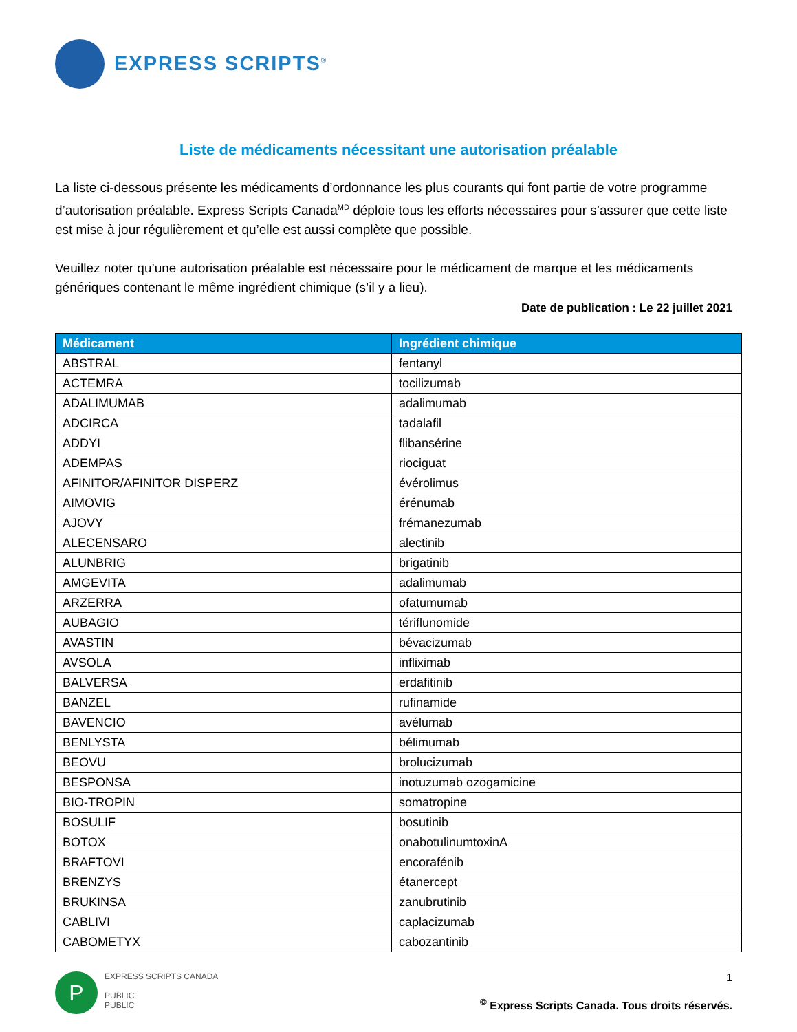EXPRESS SCRIPTS<sup>®</sup>
Liste de médicaments nécessitant une autorisation préalable
La liste ci-dessous présente les médicaments d’ordonnance les plus courants qui font partie de votre programme d’autorisation préalable. Express Scripts Canada<sup>MD</sup> déploie tous les efforts nécessaires pour s’assurer que cette liste est mise à jour régulièrement et qu’elle est aussi complète que possible.
Veuillez noter qu’une autorisation préalable est nécessaire pour le médicament de marque et les médicaments génériques contenant le même ingrédient chimique (s’il y a lieu).
Date de publication : Le 22 juillet 2021
| Médicament | Ingrédient chimique |
| --- | --- |
| ABSTRAL | fentanyl |
| ACTEMRA | tocilizumab |
| ADALIMUMAB | adalimumab |
| ADCIRCA | tadalafil |
| ADDYI | flibansérine |
| ADEMPAS | riociguat |
| AFINITOR/AFINITOR DISPERZ | évérolimus |
| AIMOVIG | érénumab |
| AJOVY | frémanezumab |
| ALECENSARO | alectinib |
| ALUNBRIG | brigatinib |
| AMGEVITA | adalimumab |
| ARZERRA | ofatumumab |
| AUBAGIO | tériflunomide |
| AVASTIN | bévacizumab |
| AVSOLA | infliximab |
| BALVERSA | erdafitinib |
| BANZEL | rufinamide |
| BAVENCIO | avélumab |
| BENLYSTA | bélimumab |
| BEOVU | brolucizumab |
| BESPONSA | inotuzumab ozogamicine |
| BIO-TROPIN | somatropine |
| BOSULIF | bosutinib |
| BOTOX | onabotulinumtoxinA |
| BRAFTOVI | encorafénib |
| BRENZYS | étanercept |
| BRUKINSA | zanubrutinib |
| CABLIVI | caplacizumab |
| CABOMETYX | cabozantinib |
P
EXPRESS SCRIPTS CANADA
PUBLIC
PUBLIC
1
<sup>©</sup> Express Scripts Canada. Tous droits réservés.